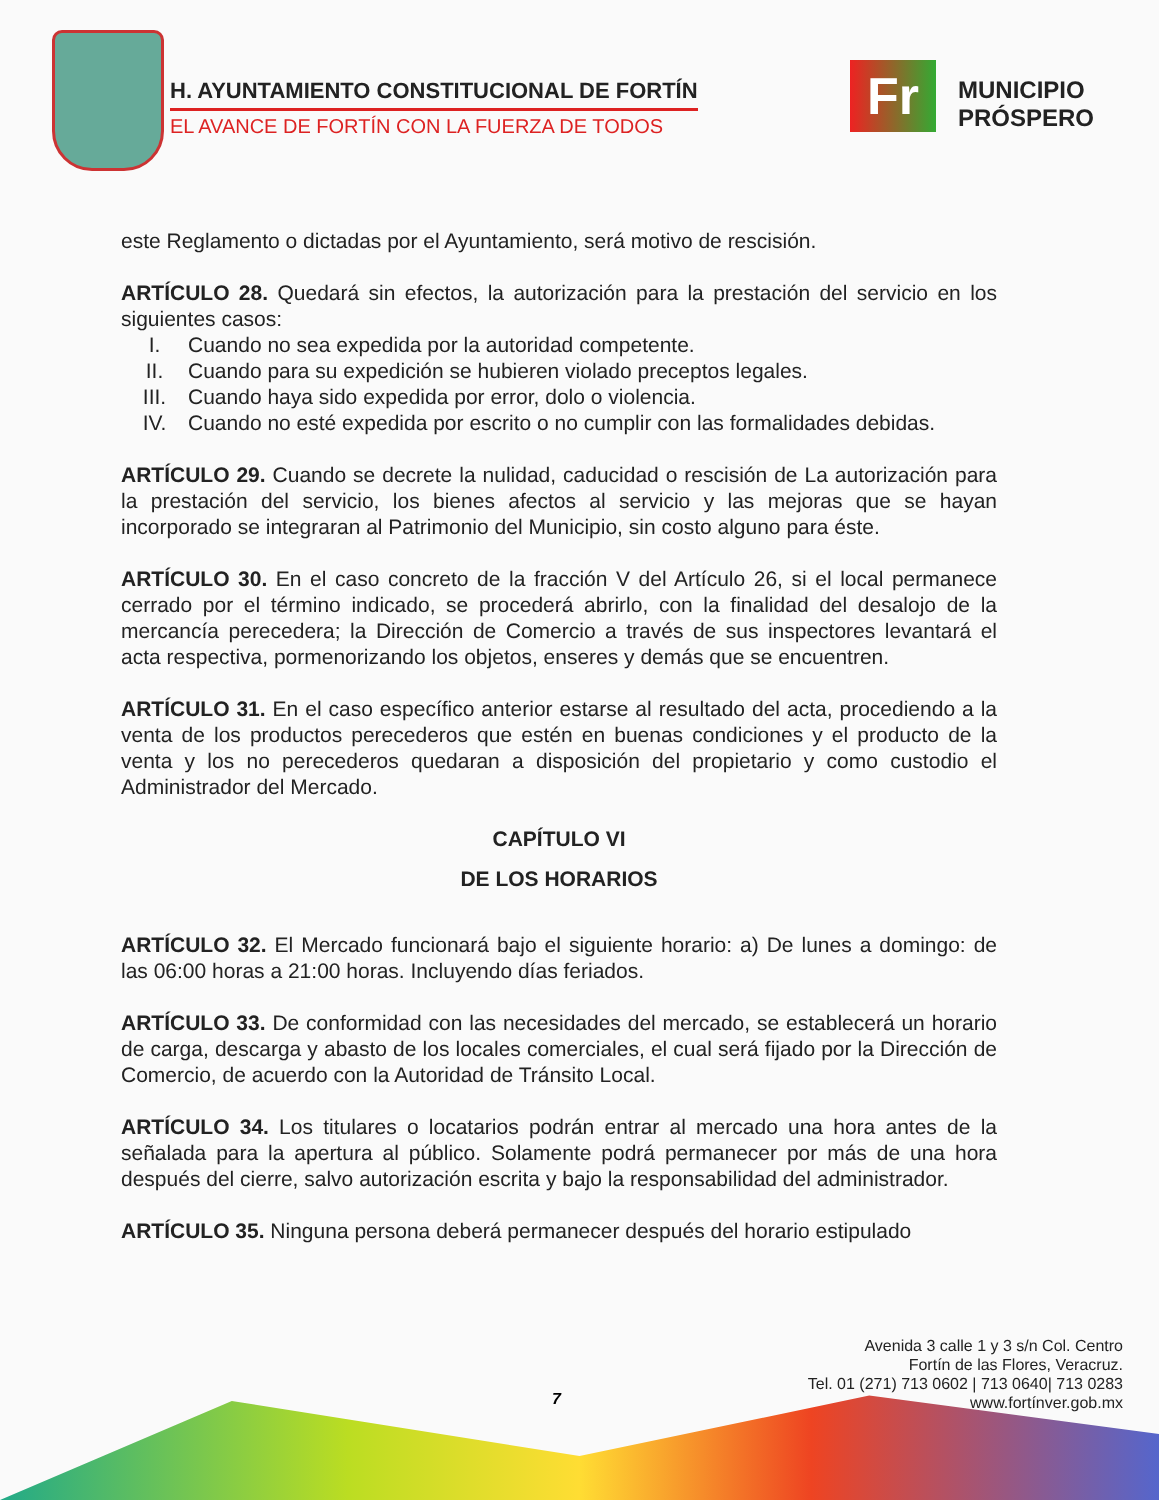H. AYUNTAMIENTO CONSTITUCIONAL DE FORTÍN
EL AVANCE DE FORTÍN CON LA FUERZA DE TODOS
Fr
MUNICIPIO
PRÓSPERO
este Reglamento o dictadas por el Ayuntamiento, será motivo de rescisión.
ARTÍCULO 28. Quedará sin efectos, la autorización para la prestación del servicio en los siguientes casos:
I. Cuando no sea expedida por la autoridad competente.
II. Cuando para su expedición se hubieren violado preceptos legales.
III. Cuando haya sido expedida por error, dolo o violencia.
IV. Cuando no esté expedida por escrito o no cumplir con las formalidades debidas.
ARTÍCULO 29. Cuando se decrete la nulidad, caducidad o rescisión de La autorización para la prestación del servicio, los bienes afectos al servicio y las mejoras que se hayan incorporado se integraran al Patrimonio del Municipio, sin costo alguno para éste.
ARTÍCULO 30. En el caso concreto de la fracción V del Artículo 26, si el local permanece cerrado por el término indicado, se procederá abrirlo, con la finalidad del desalojo de la mercancía perecedera; la Dirección de Comercio a través de sus inspectores levantará el acta respectiva, pormenorizando los objetos, enseres y demás que se encuentren.
ARTÍCULO 31. En el caso específico anterior estarse al resultado del acta, procediendo a la venta de los productos perecederos que estén en buenas condiciones y el producto de la venta y los no perecederos quedaran a disposición del propietario y como custodio el Administrador del Mercado.
CAPÍTULO VI
DE LOS HORARIOS
ARTÍCULO 32. El Mercado funcionará bajo el siguiente horario: a) De lunes a domingo: de las 06:00 horas a 21:00 horas. Incluyendo días feriados.
ARTÍCULO 33. De conformidad con las necesidades del mercado, se establecerá un horario de carga, descarga y abasto de los locales comerciales, el cual será fijado por la Dirección de Comercio, de acuerdo con la Autoridad de Tránsito Local.
ARTÍCULO 34. Los titulares o locatarios podrán entrar al mercado una hora antes de la señalada para la apertura al público. Solamente podrá permanecer por más de una hora después del cierre, salvo autorización escrita y bajo la responsabilidad del administrador.
ARTÍCULO 35. Ninguna persona deberá permanecer después del horario estipulado
Avenida 3 calle 1 y 3 s/n Col. Centro
Fortín de las Flores, Veracruz.
Tel. 01 (271) 713 0602 | 713 0640| 713 0283
www.fortínver.gob.mx
7